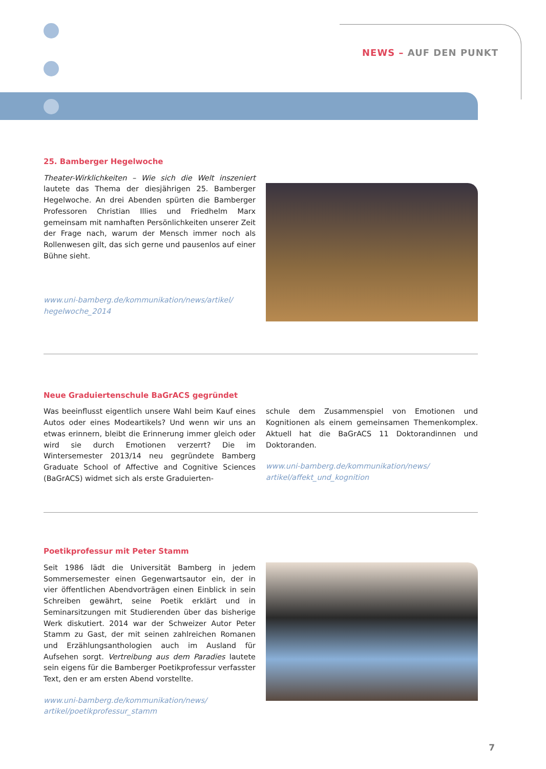NEWS – AUF DEN PUNKT
25. Bamberger Hegelwoche
Theater-Wirklichkeiten – Wie sich die Welt inszeniert lautete das Thema der diesjährigen 25. Bamberger Hegelwoche. An drei Abenden spürten die Bamberger Professoren Christian Illies und Friedhelm Marx gemeinsam mit namhaften Persönlichkeiten unserer Zeit der Frage nach, warum der Mensch immer noch als Rollenwesen gilt, das sich gerne und pausenlos auf einer Bühne sieht.
www.uni-bamberg.de/kommunikation/news/artikel/ hegelwoche_2014
Neue Graduiertenschule BaGrACS gegründet
Was beeinflusst eigentlich unsere Wahl beim Kauf eines Autos oder eines Modeartikels? Und wenn wir uns an etwas erinnern, bleibt die Erinnerung immer gleich oder wird sie durch Emotionen verzerrt? Die im Wintersemester 2013/14 neu gegründete Bamberg Graduate School of Affective and Cognitive Sciences (BaGrACS) widmet sich als erste Graduierten-
schule dem Zusammenspiel von Emotionen und Kognitionen als einem gemeinsamen Themenkomplex. Aktuell hat die BaGrACS 11 Doktorandinnen und Doktoranden.
www.uni-bamberg.de/kommunikation/news/ artikel/affekt_und_kognition
Poetikprofessur mit Peter Stamm
Seit 1986 lädt die Universität Bamberg in jedem Sommersemester einen Gegenwartsautor ein, der in vier öffentlichen Abendvorträgen einen Einblick in sein Schreiben gewährt, seine Poetik erklärt und in Seminarsitzungen mit Studierenden über das bisherige Werk diskutiert. 2014 war der Schweizer Autor Peter Stamm zu Gast, der mit seinen zahlreichen Romanen und Erzählungsanthologien auch im Ausland für Aufsehen sorgt. Vertreibung aus dem Paradies lautete sein eigens für die Bamberger Poetikprofessur verfasster Text, den er am ersten Abend vorstellte.
www.uni-bamberg.de/kommunikation/news/ artikel/poetikprofessur_stamm
7